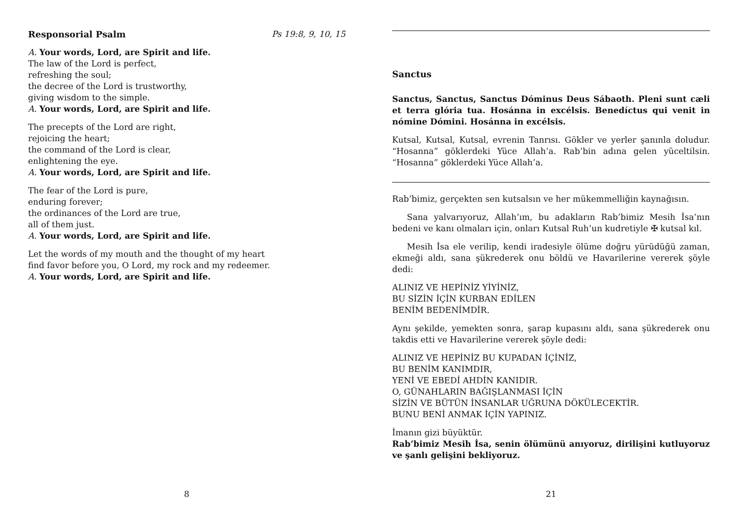Responsorial Psalm Ps 19:8, 9, 10, 15
A. Your words, Lord, are Spirit and life.
The law of the Lord is perfect,
refreshing the soul;
the decree of the Lord is trustworthy,
giving wisdom to the simple.
A. Your words, Lord, are Spirit and life.
The precepts of the Lord are right,
rejoicing the heart;
the command of the Lord is clear,
enlightening the eye.
A. Your words, Lord, are Spirit and life.
The fear of the Lord is pure,
enduring forever;
the ordinances of the Lord are true,
all of them just.
A. Your words, Lord, are Spirit and life.
Let the words of my mouth and the thought of my heart
find favor before you, O Lord, my rock and my redeemer.
A. Your words, Lord, are Spirit and life.
8
Sanctus
Sanctus, Sanctus, Sanctus Dóminus Deus Sábaoth. Pleni sunt cæli et terra glória tua. Hosánna in excélsis. Benedíctus qui venit in nómine Dómini. Hosánna in excélsis.
Kutsal, Kutsal, Kutsal, evrenin Tanrısı. Gökler ve yerler şanınla doludur. “Hosanna” göklerdeki Yüce Allah’a. Rab’bin adına gelen yüceltilsin. “Hosanna” göklerdeki Yüce Allah’a.
Rab’bimiz, gerçekten sen kutsalsın ve her mükemmelliğin kaynağısın.
Sana yalvarıyoruz, Allah’ım, bu adakların Rab’bimiz Mesih İsa’nın bedeni ve kanı olmaları için, onları Kutsal Ruh’un kudretiyle ✠ kutsal kıl.
Mesih İsa ele verilip, kendi iradesiyle ölüme doğru yürüdüğü zaman, ekmeği aldı, sana şükrederek onu böldü ve Havarilerine vererek şöyle dedi:
ALINIZ VE HEPİNİZ YİYİNİZ,
BU SİZİN İÇİN KURBAN EDİLEN
BENİM BEDENİMDİR.
Aynı şekilde, yemekten sonra, şarap kupasını aldı, sana şükrederek onu takdis etti ve Havarilerine vererek şöyle dedi:
ALINIZ VE HEPİNİZ BU KUPADAN İÇİNİZ,
BU BENİM KANIMDIR,
YENİ VE EBEDİ AHDİN KANIDIR.
O, GÜNAHLARIN BAĞIŞLANMASI İÇİN
SİZİN VE BÜTÜN İNSANLAR UĞRUNA DÖKÜLECEKTİR.
BUNU BENİ ANMAK İÇİN YAPINIZ.
İmanın gizi büyüktür.
Rab’bimiz Mesih İsa, senin ölümünü anıyoruz, dirilişini kutluyoruz ve şanlı gelişini bekliyoruz.
21